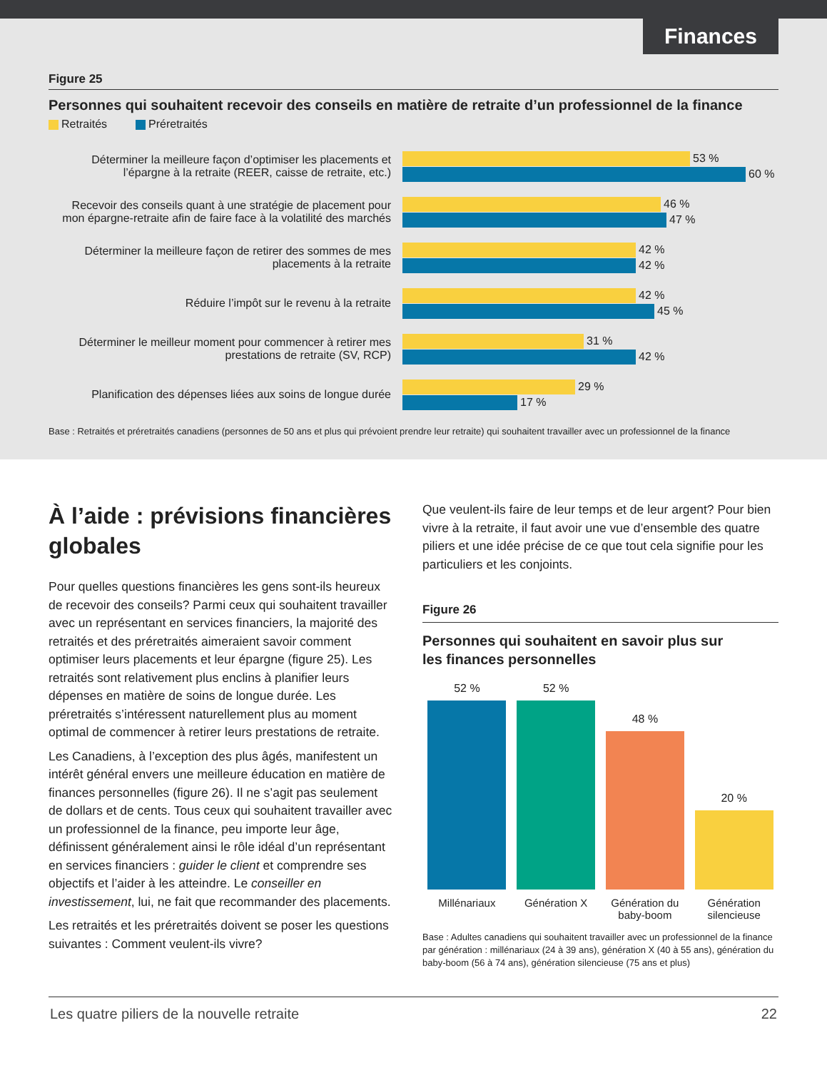Finances
Figure 25
Personnes qui souhaitent recevoir des conseils en matière de retraite d’un professionnel de la finance
Retraités Préretraités
Déterminer la meilleure façon d’optimiser les placements et l’épargne à la retraite (REER, caisse de retraite, etc.)
53 %
60 %
Recevoir des conseils quant à une stratégie de placement pour mon épargne-retraite afin de faire face à la volatilité des marchés
46 %
47 %
Déterminer la meilleure façon de retirer des sommes de mes placements à la retraite
42 %
42 %
Réduire l’impôt sur le revenu à la retraite
42 %
45 %
Déterminer le meilleur moment pour commencer à retirer mes prestations de retraite (SV, RCP)
31 %
42 %
Planification des dépenses liées aux soins de longue durée
29 %
17 %
Base : Retraités et préretraités canadiens (personnes de 50 ans et plus qui prévoient prendre leur retraite) qui souhaitent travailler avec un professionnel de la finance
À l’aide : prévisions financières globales
Pour quelles questions financières les gens sont-ils heureux de recevoir des conseils? Parmi ceux qui souhaitent travailler avec un représentant en services financiers, la majorité des retraités et des préretraités aimeraient savoir comment optimiser leurs placements et leur épargne (figure 25). Les retraités sont relativement plus enclins à planifier leurs dépenses en matière de soins de longue durée. Les préretraités s’intéressent naturellement plus au moment optimal de commencer à retirer leurs prestations de retraite.
Les Canadiens, à l’exception des plus âgés, manifestent un intérêt général envers une meilleure éducation en matière de finances personnelles (figure 26). Il ne s’agit pas seulement de dollars et de cents. Tous ceux qui souhaitent travailler avec un professionnel de la finance, peu importe leur âge, définissent généralement ainsi le rôle idéal d’un représentant en services financiers : guider le client et comprendre ses objectifs et l’aider à les atteindre. Le conseiller en investissement, lui, ne fait que recommander des placements.
Les retraités et les préretraités doivent se poser les questions suivantes : Comment veulent-ils vivre?
Que veulent-ils faire de leur temps et de leur argent? Pour bien vivre à la retraite, il faut avoir une vue d’ensemble des quatre piliers et une idée précise de ce que tout cela signifie pour les particuliers et les conjoints.
Figure 26
Personnes qui souhaitent en savoir plus sur
les finances personnelles
52 %
52 %
48 %
20 %
Millénariaux Génération X Génération du baby-boom
Génération silencieuse
Base : Adultes canadiens qui souhaitent travailler avec un professionnel de la finance par génération : millénariaux (24 à 39 ans), génération X (40 à 55 ans), génération du baby-boom (56 à 74 ans), génération silencieuse (75 ans et plus)
Les quatre piliers de la nouvelle retraite 22